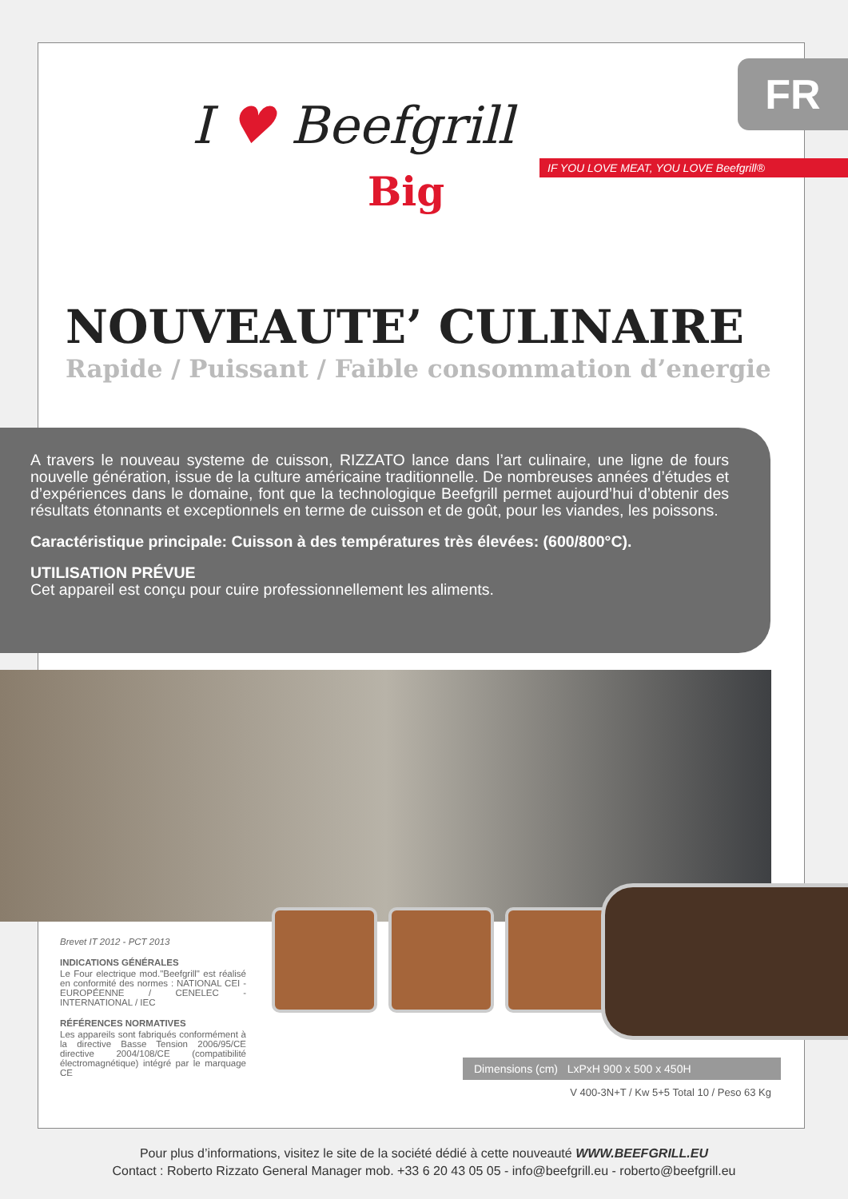FR
I ♥ Beefgrill
Big
IF YOU LOVE MEAT, YOU LOVE Beefgrill®
NOUVEAUTE’ CULINAIRE
Rapide / Puissant / Faible consommation d’energie
A travers le nouveau systeme de cuisson, RIZZATO lance dans l’art culinaire, une ligne de fours nouvelle génération, issue de la culture américaine traditionnelle. De nombreuses années d’études et d’expériences dans le domaine, font que la technologique Beefgrill permet aujourd’hui d’obtenir des résultats étonnants et exceptionnels en terme de cuisson et de goût, pour les viandes, les poissons.
Caractéristique principale: Cuisson à des températures très élevées: (600/800°C).
UTILISATION PRÉVUE
Cet appareil est conçu pour cuire professionnellement les aliments.
Brevet IT 2012 - PCT 2013
INDICATIONS GÉNÉRALES
Le Four electrique mod."Beefgrill" est réalisé en conformité des normes : NATIONAL CEI - EUROPÉENNE / CENELEC - INTERNATIONAL / IEC
RÉFÉRENCES NORMATIVES
Les appareils sont fabriqués conformément à la directive Basse Tension 2006/95/CE directive 2004/108/CE (compatibilité électromagnétique) intégré par le marquage CE
Dimensions (cm) LxPxH 900 x 500 x 450H
V 400-3N+T / Kw 5+5 Total 10 / Peso 63 Kg
Pour plus d’informations, visitez le site de la société dédié à cette nouveauté WWW.BEEFGRILL.EU
Contact : Roberto Rizzato General Manager mob. +33 6 20 43 05 05 - info@beefgrill.eu - roberto@beefgrill.eu